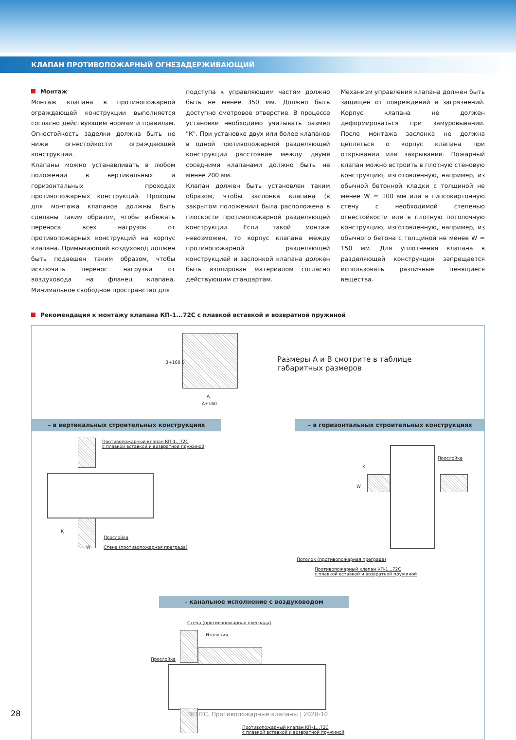КЛАПАН ПРОТИВОПОЖАРНЫЙ ОГНЕЗАДЕРЖИВАЮЩИЙ
Монтаж
Монтаж клапана в противопожарной ограждающей конструкции выполняется согласно действующим нормам и правилам. Огнестойкость заделки должна быть не ниже огнестойкости ограждающей конструкции.
Клапаны можно устанавливать в любом положении в вертикальных и горизонтальных проходах противопожарных конструкций. Проходы для монтажа клапанов должны быть сделаны таким образом, чтобы избежать переноса всех нагрузок от противопожарных конструкций на корпус клапана. Примыкающий воздуховод должен быть подвешен таким образом, чтобы исключить перенос нагрузки от воздуховода на фланец клапана. Минимальное свободное пространство для
подступа к управляющим частям должно быть не менее 350 мм. Должно быть доступно смотровое отверстие. В процессе установки необходимо учитывать размер "К". При установке двух или более клапанов в одной противопожарной разделяющей конструкции расстояние между двумя соседними клапанами должно быть не менее 200 мм.
Клапан должен быть установлен таким образом, чтобы заслонка клапана (в закрытом положении) была расположена в плоскости противопожарной разделяющей конструкции. Если такой монтаж невозможен, то корпус клапана между противопожарной разделяющей конструкцией и заслонкой клапана должен быть изолирован материалом согласно действующим стандартам.
Механизм управления клапана должен быть защищен от повреждений и загрязнений. Корпус клапана не должен деформироваться при замуровывании. После монтажа заслонка не должна цепляться о корпус клапана при открывании или закрывании. Пожарный клапан можно встроить в плотную стеновую конструкцию, изготовленную, например, из обычной бетонной кладки с толщиной не менее W = 100 мм или в гипсокартонную стену с необходимой степенью огнестойкости или в плотную потолочную конструкцию, изготовленную, например, из обычного бетона с толщиной не менее W = 150 мм. Для уплотнения клапана в разделяющей конструкции запрещается использовать различные пенящиеся вещества.
Рекомендация к монтажу клапана КП-1...72С с плавкой вставкой и возвратной пружиной
B+160 B
A
A+160
Размеры А и В смотрите в таблице
габаритных размеров
– в вертикальных строительных конструкциях – в горизонтальных строительных конструкциях
Противопожарный клапан КП-1...72С
с плавкой вставкой и возвратной пружиной
K
Прослойка
W
Стена (противопожарная преграда)
Прослойка
K
W
Потолок (противопожарная преграда)
Противопожарный клапан КП-1...72С
с плавкой вставкой и возвратной пружиной
– канальное исполнение с воздуховодом
Стена (противопожарная преграда)
Изоляция
Прослойка
Противопожарный клапан КП-1...72С
с плавкой вставкой и возвратной пружиной
28
ВЕНТС. Противопожарные клапаны | 2020-10